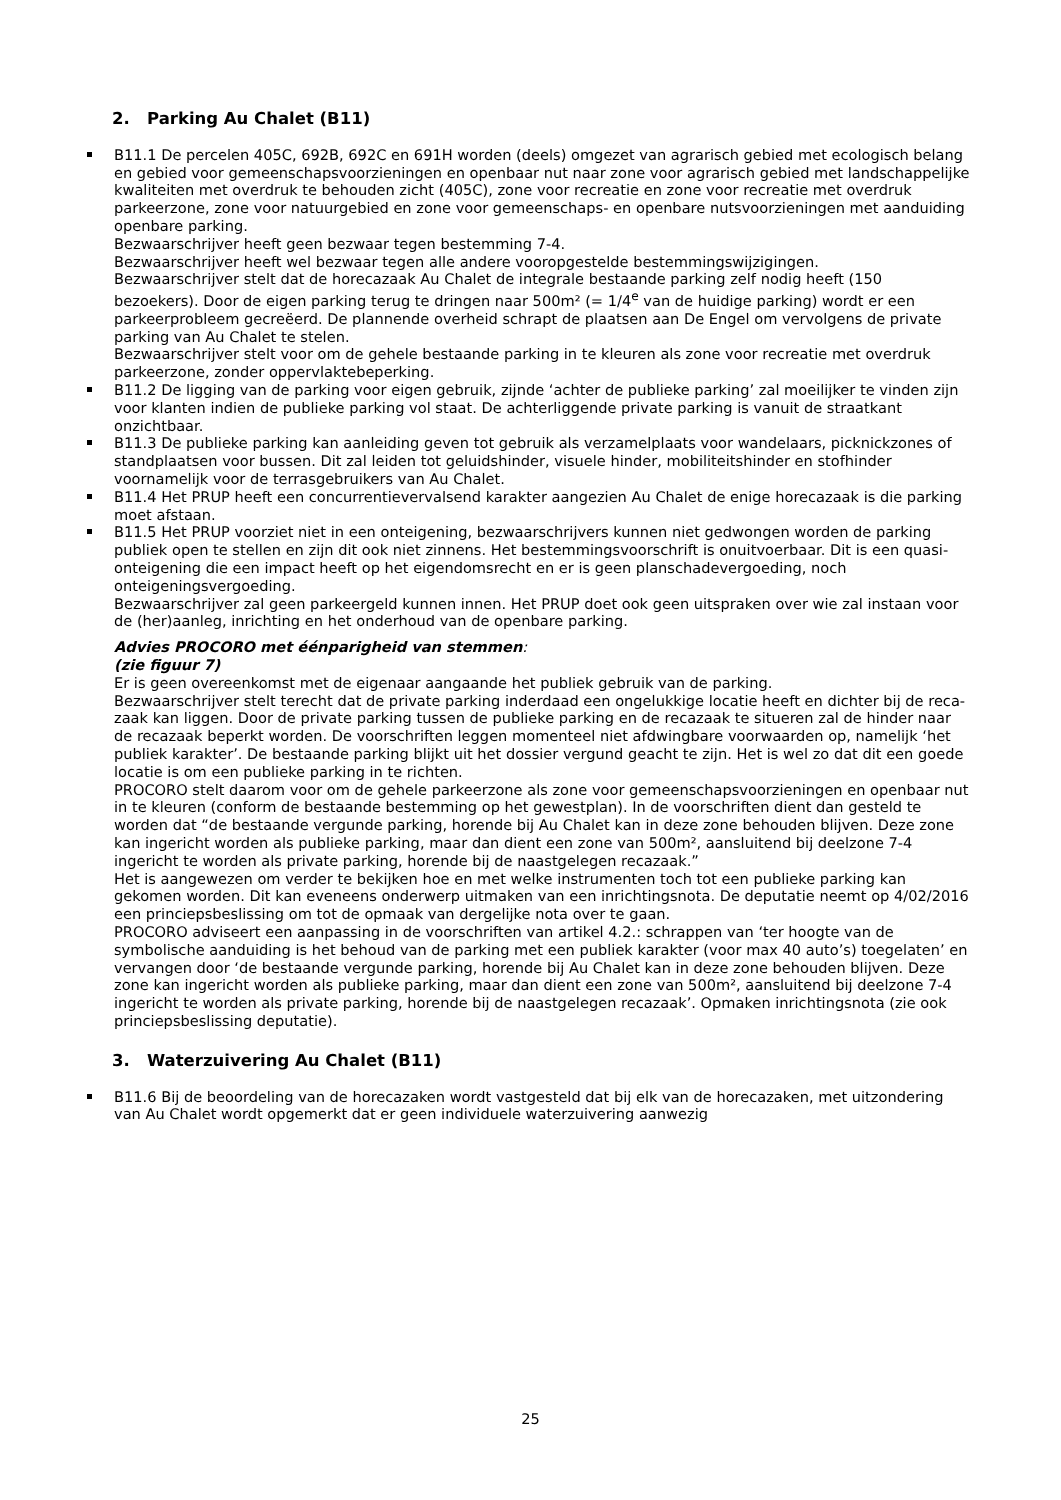2. Parking Au Chalet (B11)
B11.1 De percelen 405C, 692B, 692C en 691H worden (deels) omgezet van agrarisch gebied met ecologisch belang en gebied voor gemeenschapsvoorzieningen en openbaar nut naar zone voor agrarisch gebied met landschappelijke kwaliteiten met overdruk te behouden zicht (405C), zone voor recreatie en zone voor recreatie met overdruk parkeerzone, zone voor natuurgebied en zone voor gemeenschaps- en openbare nutsvoorzieningen met aanduiding openbare parking.
Bezwaarschrijver heeft geen bezwaar tegen bestemming 7-4.
Bezwaarschrijver heeft wel bezwaar tegen alle andere vooropgestelde bestemmingswijzigingen.
Bezwaarschrijver stelt dat de horecazaak Au Chalet de integrale bestaande parking zelf nodig heeft (150 bezoekers). Door de eigen parking terug te dringen naar 500m² (= 1/4<sup>e</sup> van de huidige parking) wordt er een parkeerprobleem gecreëerd. De plannende overheid schrapt de plaatsen aan De Engel om vervolgens de private parking van Au Chalet te stelen.
Bezwaarschrijver stelt voor om de gehele bestaande parking in te kleuren als zone voor recreatie met overdruk parkeerzone, zonder oppervlaktebeperking.
B11.2 De ligging van de parking voor eigen gebruik, zijnde ‘achter de publieke parking’ zal moeilijker te vinden zijn voor klanten indien de publieke parking vol staat. De achterliggende private parking is vanuit de straatkant onzichtbaar.
B11.3 De publieke parking kan aanleiding geven tot gebruik als verzamelplaats voor wandelaars, picknickzones of standplaatsen voor bussen. Dit zal leiden tot geluidshinder, visuele hinder, mobiliteitshinder en stofhinder voornamelijk voor de terrasgebruikers van Au Chalet.
B11.4 Het PRUP heeft een concurrentievervalsend karakter aangezien Au Chalet de enige horecazaak is die parking moet afstaan.
B11.5 Het PRUP voorziet niet in een onteigening, bezwaarschrijvers kunnen niet gedwongen worden de parking publiek open te stellen en zijn dit ook niet zinnens. Het bestemmingsvoorschrift is onuitvoerbaar. Dit is een quasi-onteigening die een impact heeft op het eigendomsrecht en er is geen planschadevergoeding, noch onteigeningsvergoeding.
Bezwaarschrijver zal geen parkeergeld kunnen innen. Het PRUP doet ook geen uitspraken over wie zal instaan voor de (her)aanleg, inrichting en het onderhoud van de openbare parking.
Advies PROCORO met éénparigheid van stemmen:
(zie figuur 7)
Er is geen overeenkomst met de eigenaar aangaande het publiek gebruik van de parking.
Bezwaarschrijver stelt terecht dat de private parking inderdaad een ongelukkige locatie heeft en dichter bij de reca-zaak kan liggen. Door de private parking tussen de publieke parking en de recazaak te situeren zal de hinder naar de recazaak beperkt worden. De voorschriften leggen momenteel niet afdwingbare voorwaarden op, namelijk ‘het publiek karakter’. De bestaande parking blijkt uit het dossier vergund geacht te zijn. Het is wel zo dat dit een goede locatie is om een publieke parking in te richten.
PROCORO stelt daarom voor om de gehele parkeerzone als zone voor gemeenschapsvoorzieningen en openbaar nut in te kleuren (conform de bestaande bestemming op het gewestplan). In de voorschriften dient dan gesteld te worden dat “de bestaande vergunde parking, horende bij Au Chalet kan in deze zone behouden blijven. Deze zone kan ingericht worden als publieke parking, maar dan dient een zone van 500m², aansluitend bij deelzone 7-4 ingericht te worden als private parking, horende bij de naastgelegen recazaak.”
Het is aangewezen om verder te bekijken hoe en met welke instrumenten toch tot een publieke parking kan gekomen worden. Dit kan eveneens onderwerp uitmaken van een inrichtingsnota. De deputatie neemt op 4/02/2016 een princiepsbeslissing om tot de opmaak van dergelijke nota over te gaan.
PROCORO adviseert een aanpassing in de voorschriften van artikel 4.2.: schrappen van ‘ter hoogte van de symbolische aanduiding is het behoud van de parking met een publiek karakter (voor max 40 auto’s) toegelaten’ en vervangen door ‘de bestaande vergunde parking, horende bij Au Chalet kan in deze zone behouden blijven. Deze zone kan ingericht worden als publieke parking, maar dan dient een zone van 500m², aansluitend bij deelzone 7-4 ingericht te worden als private parking, horende bij de naastgelegen recazaak’. Opmaken inrichtingsnota (zie ook princiepsbeslissing deputatie).
3. Waterzuivering Au Chalet (B11)
B11.6 Bij de beoordeling van de horecazaken wordt vastgesteld dat bij elk van de horecazaken, met uitzondering van Au Chalet wordt opgemerkt dat er geen individuele waterzuivering aanwezig
25